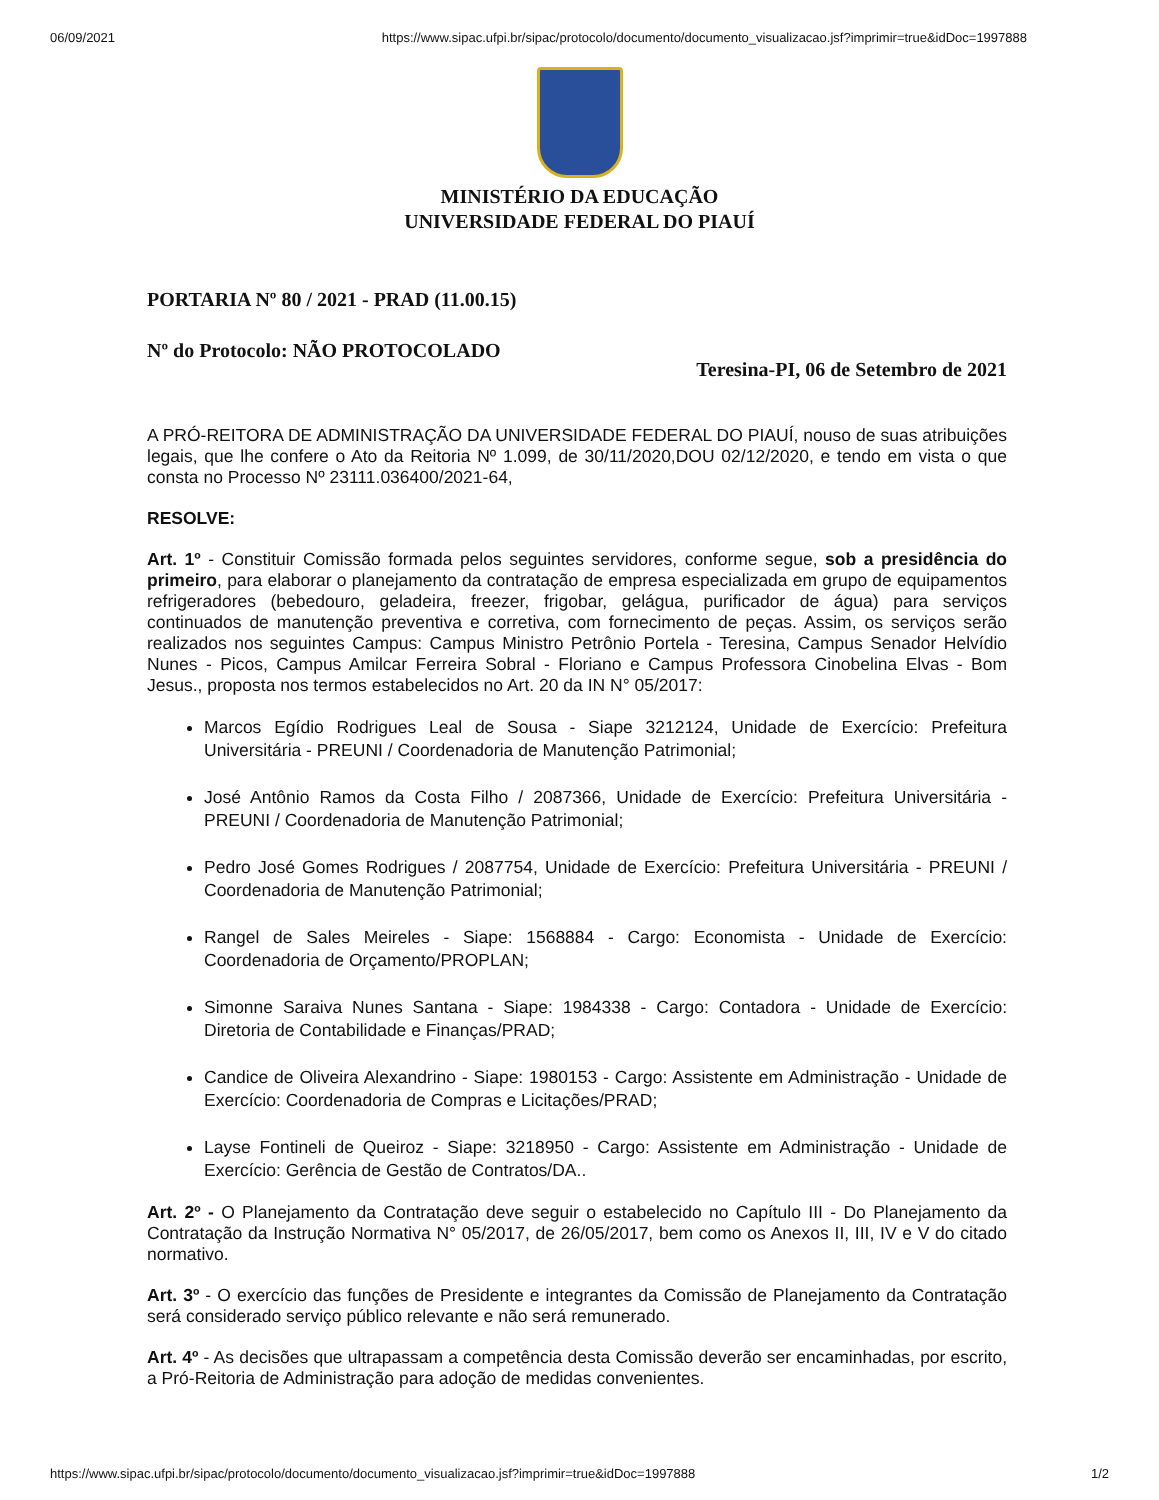06/09/2021 https://www.sipac.ufpi.br/sipac/protocolo/documento/documento_visualizacao.jsf?imprimir=true&idDoc=1997888
MINISTÉRIO DA EDUCAÇÃO
UNIVERSIDADE FEDERAL DO PIAUÍ
PORTARIA Nº 80 / 2021 - PRAD (11.00.15)
Nº do Protocolo: NÃO PROTOCOLADO
Teresina-PI, 06 de Setembro de 2021
A PRÓ-REITORA DE ADMINISTRAÇÃO DA UNIVERSIDADE FEDERAL DO PIAUÍ, nouso de suas atribuições legais, que lhe confere o Ato da Reitoria Nº 1.099, de 30/11/2020,DOU 02/12/2020, e tendo em vista o que consta no Processo Nº 23111.036400/2021-64,
RESOLVE:
Art. 1º - Constituir Comissão formada pelos seguintes servidores, conforme segue, sob a presidência do primeiro, para elaborar o planejamento da contratação de empresa especializada em grupo de equipamentos refrigeradores (bebedouro, geladeira, freezer, frigobar, gelágua, purificador de água) para serviços continuados de manutenção preventiva e corretiva, com fornecimento de peças. Assim, os serviços serão realizados nos seguintes Campus: Campus Ministro Petrônio Portela - Teresina, Campus Senador Helvídio Nunes - Picos, Campus Amilcar Ferreira Sobral - Floriano e Campus Professora Cinobelina Elvas - Bom Jesus., proposta nos termos estabelecidos no Art. 20 da IN N° 05/2017:
Marcos Egídio Rodrigues Leal de Sousa - Siape 3212124, Unidade de Exercício: Prefeitura Universitária - PREUNI / Coordenadoria de Manutenção Patrimonial;
José Antônio Ramos da Costa Filho / 2087366, Unidade de Exercício: Prefeitura Universitária - PREUNI / Coordenadoria de Manutenção Patrimonial;
Pedro José Gomes Rodrigues / 2087754, Unidade de Exercício: Prefeitura Universitária - PREUNI / Coordenadoria de Manutenção Patrimonial;
Rangel de Sales Meireles - Siape: 1568884 - Cargo: Economista - Unidade de Exercício: Coordenadoria de Orçamento/PROPLAN;
Simonne Saraiva Nunes Santana - Siape: 1984338 - Cargo: Contadora - Unidade de Exercício: Diretoria de Contabilidade e Finanças/PRAD;
Candice de Oliveira Alexandrino - Siape: 1980153 - Cargo: Assistente em Administração - Unidade de Exercício: Coordenadoria de Compras e Licitações/PRAD;
Layse Fontineli de Queiroz - Siape: 3218950 - Cargo: Assistente em Administração - Unidade de Exercício: Gerência de Gestão de Contratos/DA..
Art. 2º - O Planejamento da Contratação deve seguir o estabelecido no Capítulo III - Do Planejamento da Contratação da Instrução Normativa N° 05/2017, de 26/05/2017, bem como os Anexos II, III, IV e V do citado normativo.
Art. 3º - O exercício das funções de Presidente e integrantes da Comissão de Planejamento da Contratação será considerado serviço público relevante e não será remunerado.
Art. 4º - As decisões que ultrapassam a competência desta Comissão deverão ser encaminhadas, por escrito, a Pró-Reitoria de Administração para adoção de medidas convenientes.
https://www.sipac.ufpi.br/sipac/protocolo/documento/documento_visualizacao.jsf?imprimir=true&idDoc=1997888 1/2